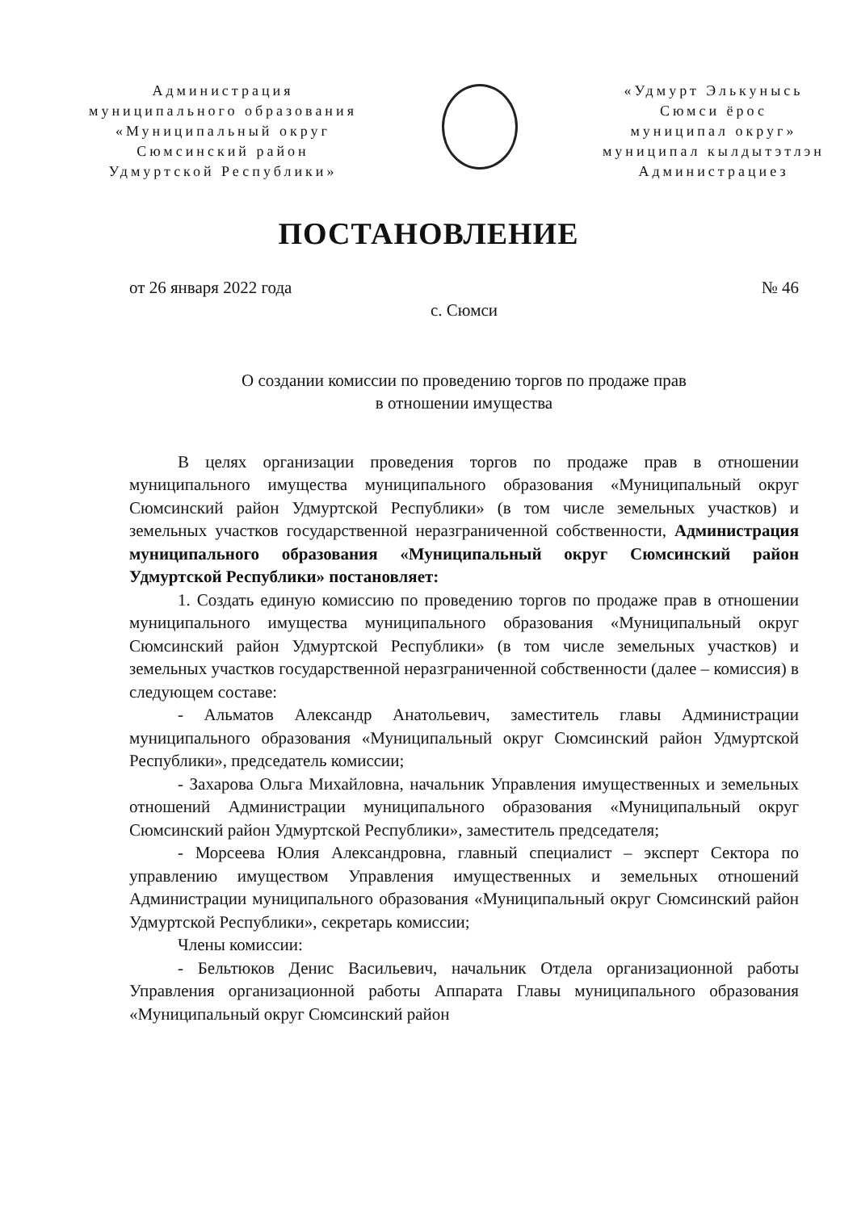Администрация
муниципального образования
«Муниципальный округ
Сюмсинский район
Удмуртской Республики»
«Удмурт Элькунысь
Сюмси ёрос
муниципал округ»
муниципал кылдытэтлэн
Администрациез
ПОСТАНОВЛЕНИЕ
от 26 января 2022 года № 46
с. Сюмси
О создании комиссии по проведению торгов по продаже прав
в отношении имущества
В целях организации проведения торгов по продаже прав в отношении муниципального имущества муниципального образования «Муниципальный округ Сюмсинский район Удмуртской Республики» (в том числе земельных участков) и земельных участков государственной неразграниченной собственности, Администрация муниципального образования «Муниципальный округ Сюмсинский район Удмуртской Республики» постановляет:
1. Создать единую комиссию по проведению торгов по продаже прав в отношении муниципального имущества муниципального образования «Муниципальный округ Сюмсинский район Удмуртской Республики» (в том числе земельных участков) и земельных участков государственной неразграниченной собственности (далее – комиссия) в следующем составе:
- Альматов Александр Анатольевич, заместитель главы Администрации муниципального образования «Муниципальный округ Сюмсинский район Удмуртской Республики», председатель комиссии;
- Захарова Ольга Михайловна, начальник Управления имущественных и земельных отношений Администрации муниципального образования «Муниципальный округ Сюмсинский район Удмуртской Республики», заместитель председателя;
- Морсеева Юлия Александровна, главный специалист – эксперт Сектора по управлению имуществом Управления имущественных и земельных отношений Администрации муниципального образования «Муниципальный округ Сюмсинский район Удмуртской Республики», секретарь комиссии;
Члены комиссии:
- Бельтюков Денис Васильевич, начальник Отдела организационной работы Управления организационной работы Аппарата Главы муниципального образования «Муниципальный округ Сюмсинский район